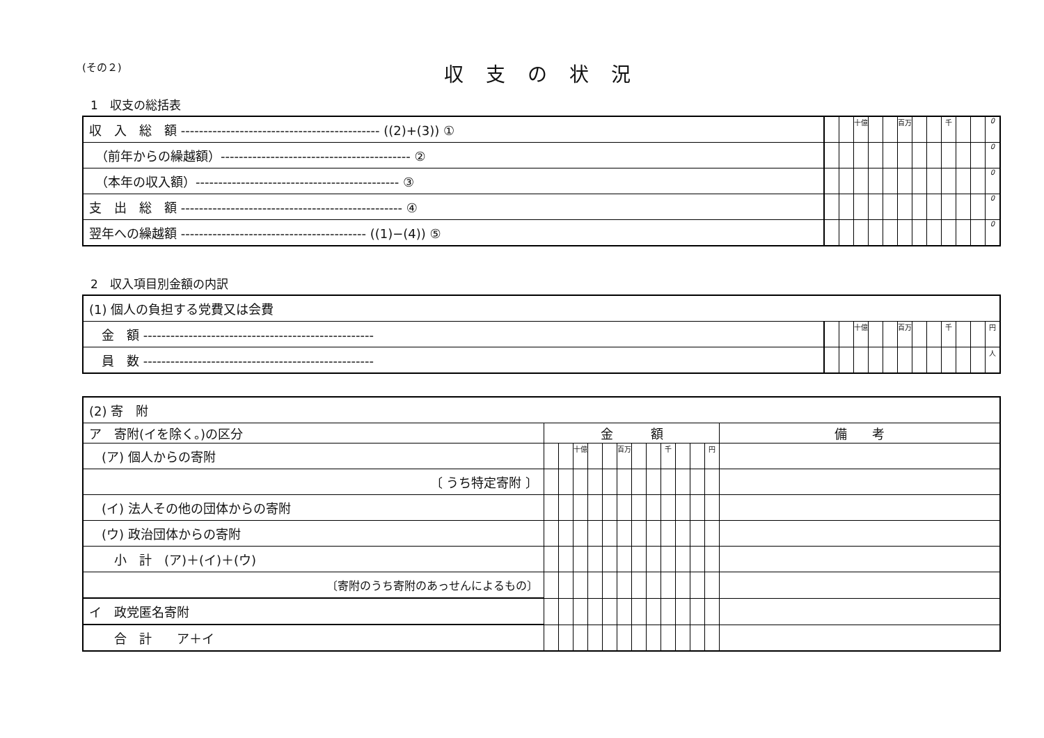(その２)
収支の状況
1　収支の総括表
| 収 入 総 額 -------------------------------------------- ((2)+(3)) ① | | | 十億 | | | 百万 | | | 千 | | | 0 |
| （前年からの繰越額）------------------------------------------ ② | | | | | | | | | | | | 0 |
| （本年の収入額）--------------------------------------------- ③ | | | | | | | | | | | | 0 |
| 支 出 総 額 ------------------------------------------------- ④ | | | | | | | | | | | | 0 |
| 翌年への繰越額 ----------------------------------------- ((1)−(4)) ⑤ | | | | | | | | | | | | 0 |
2　収入項目別金額の内訳
| (1) 個人の負担する党費又は会費 | | | | | | | | | | | | |
| 金 額 --------------------------------------------------- | | | 十億 | | | 百万 | | | 千 | | | 円 |
| 員 数 --------------------------------------------------- | | | | | | | | | | | | 人 |
| (2) 寄 附 | | | | | | | | | | | | | |
| ア 寄附(イを除く。)の区分 | 金 額 | | | | | | | | | | | | 備 考 |
| (ア) 個人からの寄附 | | | 十億 | | | 百万 | | | 千 | | | 円 | |
| 〔 うち特定寄附 〕 | | | | | | | | | | | | | |
| (イ) 法人その他の団体からの寄附 | | | | | | | | | | | | | |
| (ウ) 政治団体からの寄附 | | | | | | | | | | | | | |
| 小 計 (ア)＋(イ)＋(ウ) | | | | | | | | | | | | | |
| 〔寄附のうち寄附のあっせんによるもの〕 | | | | | | | | | | | | | |
| イ 政党匿名寄附 | | | | | | | | | | | | | |
| 合 計 ア＋イ | | | | | | | | | | | | | |